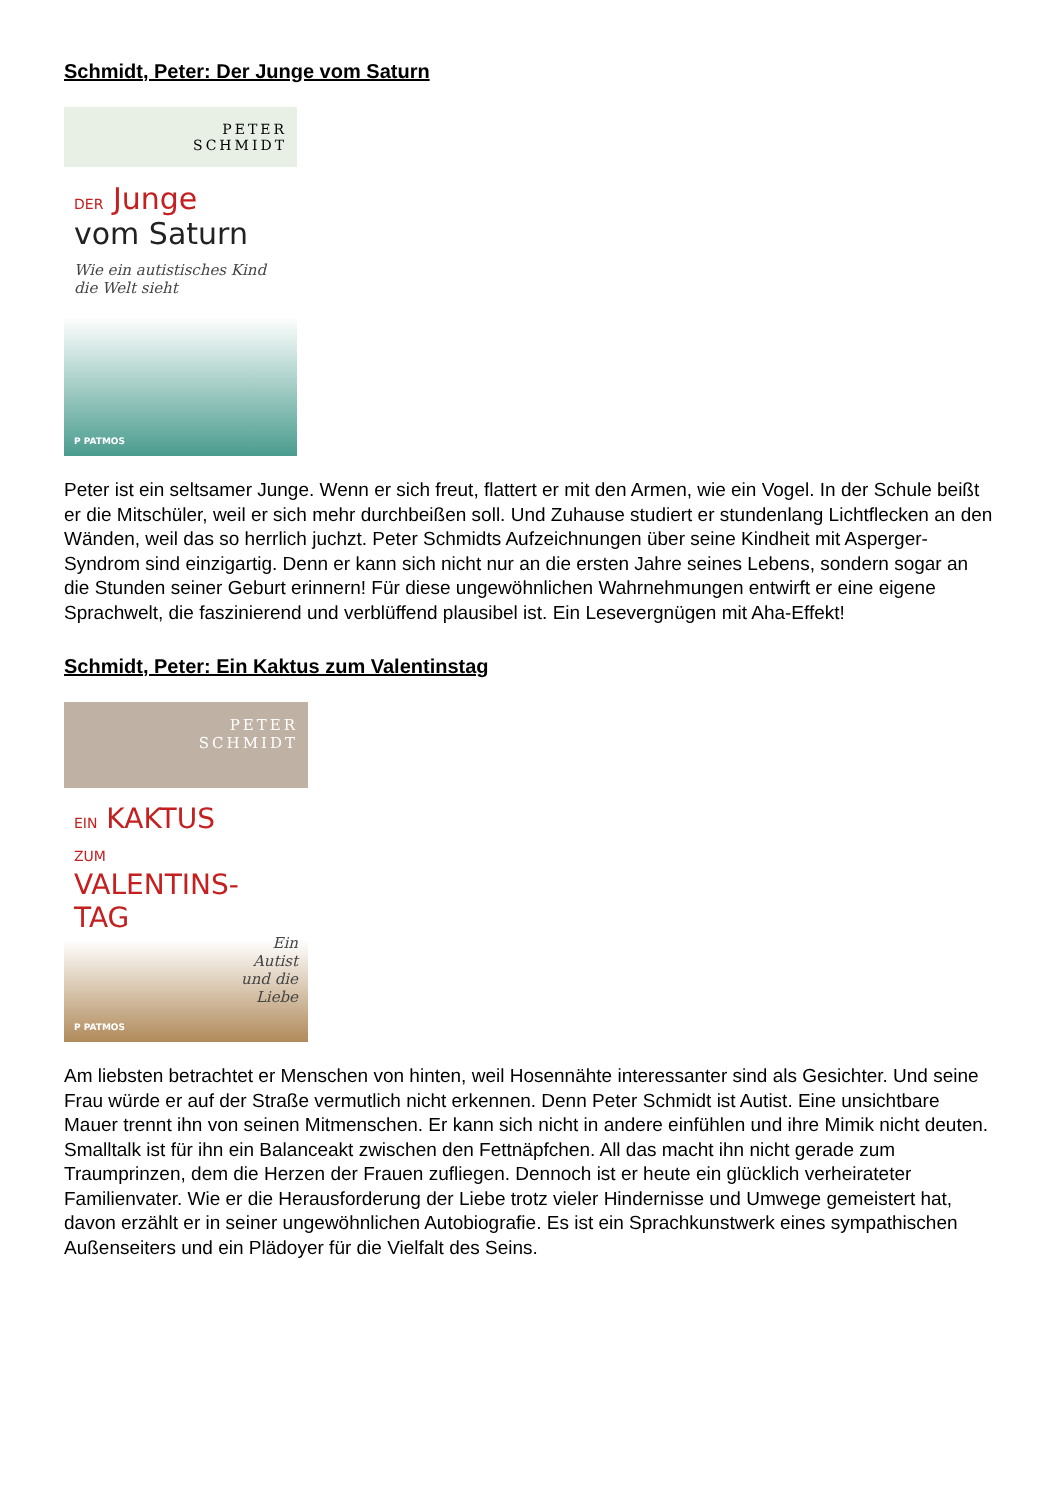Schmidt, Peter: Der Junge vom Saturn
PETER
SCHMIDT
DER Junge
vom Saturn
Wie ein autistisches Kind
die Welt sieht
P PATMOS
Peter ist ein seltsamer Junge. Wenn er sich freut, flattert er mit den Armen, wie ein Vogel. In der Schule beißt er die Mitschüler, weil er sich mehr durchbeißen soll. Und Zuhause studiert er stundenlang Lichtflecken an den Wänden, weil das so herrlich juchzt. Peter Schmidts Aufzeichnungen über seine Kindheit mit Asperger-Syndrom sind einzigartig. Denn er kann sich nicht nur an die ersten Jahre seines Lebens, sondern sogar an die Stunden seiner Geburt erinnern! Für diese ungewöhnlichen Wahrnehmungen entwirft er eine eigene Sprachwelt, die faszinierend und verblüffend plausibel ist. Ein Lesevergnügen mit Aha-Effekt!
Schmidt, Peter: Ein Kaktus zum Valentinstag
PETER
SCHMIDT
EIN KAKTUS
ZUM
VALENTINS-
TAG
Ein
Autist
und die
Liebe
P PATMOS
Am liebsten betrachtet er Menschen von hinten, weil Hosennähte interessanter sind als Gesichter. Und seine Frau würde er auf der Straße vermutlich nicht erkennen. Denn Peter Schmidt ist Autist. Eine unsichtbare Mauer trennt ihn von seinen Mitmenschen. Er kann sich nicht in andere einfühlen und ihre Mimik nicht deuten. Smalltalk ist für ihn ein Balanceakt zwischen den Fettnäpfchen. All das macht ihn nicht gerade zum Traumprinzen, dem die Herzen der Frauen zufliegen. Dennoch ist er heute ein glücklich verheirateter Familienvater. Wie er die Herausforderung der Liebe trotz vieler Hindernisse und Umwege gemeistert hat, davon erzählt er in seiner ungewöhnlichen Autobiografie. Es ist ein Sprachkunstwerk eines sympathischen Außenseiters und ein Plädoyer für die Vielfalt des Seins.